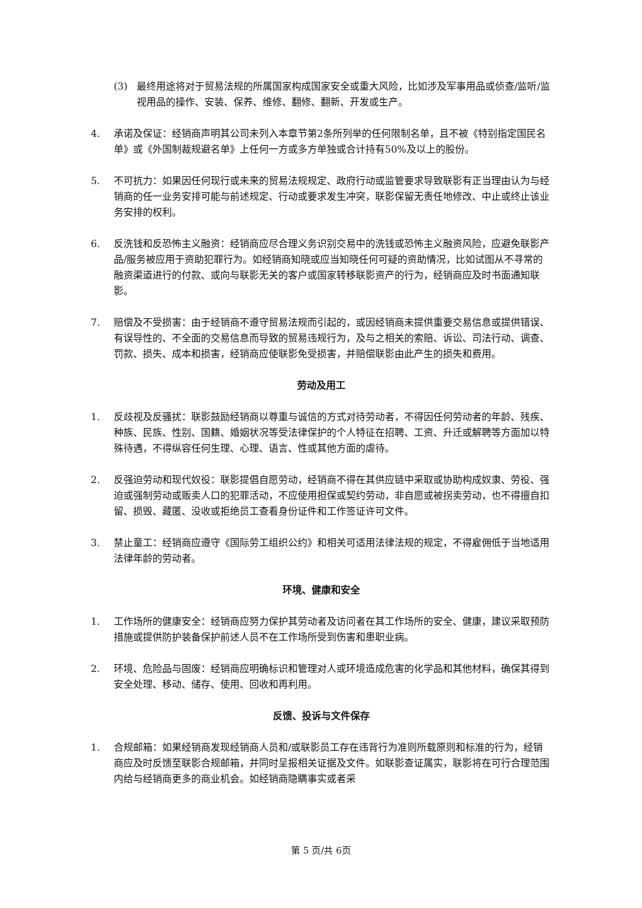(3) 最终用途将对于贸易法规的所属国家构成国家安全或重大风险，比如涉及军事用品或侦查/监听/监视用品的操作、安装、保养、维修、翻修、翻新、开发或生产。
4. 承诺及保证：经销商声明其公司未列入本章节第2条所列举的任何限制名单，且不被《特别指定国民名单》或《外国制裁规避名单》上任何一方或多方单独或合计持有50%及以上的股份。
5. 不可抗力：如果因任何现行或未来的贸易法规规定、政府行动或监管要求导致联影有正当理由认为与经销商的任一业务安排可能与前述规定、行动或要求发生冲突，联影保留无责任地修改、中止或终止该业务安排的权利。
6. 反洗钱和反恐怖主义融资：经销商应尽合理义务识别交易中的洗钱或恐怖主义融资风险，应避免联影产品/服务被应用于资助犯罪行为。如经销商知晓或应当知晓任何可疑的资助情况，比如试图从不寻常的融资渠道进行的付款、或向与联影无关的客户或国家转移联影资产的行为，经销商应及时书面通知联影。
7. 赔偿及不受损害：由于经销商不遵守贸易法规而引起的，或因经销商未提供重要交易信息或提供错误、有误导性的、不全面的交易信息而导致的贸易违规行为，及与之相关的索赔、诉讼、司法行动、调查、罚款、损失、成本和损害，经销商应使联影免受损害，并赔偿联影由此产生的损失和费用。
劳动及用工
1. 反歧视及反骚扰：联影鼓励经销商以尊重与诚信的方式对待劳动者，不得因任何劳动者的年龄、残疾、种族、民族、性别、国籍、婚姻状况等受法律保护的个人特征在招聘、工资、升迁或解聘等方面加以特殊待遇，不得纵容任何生理、心理、语言、性或其他方面的虐待。
2. 反强迫劳动和现代奴役：联影提倡自愿劳动，经销商不得在其供应链中采取或协助构成奴隶、劳役、强迫或强制劳动或贩卖人口的犯罪活动，不应使用担保或契约劳动，非自愿或被拐卖劳动，也不得擅自扣留、损毁、藏匿、没收或拒绝员工查看身份证件和工作签证许可文件。
3. 禁止童工：经销商应遵守《国际劳工组织公约》和相关可适用法律法规的规定，不得雇佣低于当地适用法律年龄的劳动者。
环境、健康和安全
1. 工作场所的健康安全：经销商应努力保护其劳动者及访问者在其工作场所的安全、健康，建议采取预防措施或提供防护装备保护前述人员不在工作场所受到伤害和患职业病。
2. 环境、危险品与固废：经销商应明确标识和管理对人或环境造成危害的化学品和其他材料，确保其得到安全处理、移动、储存、使用、回收和再利用。
反馈、投诉与文件保存
1. 合规邮箱：如果经销商发现经销商人员和/或联影员工存在违背行为准则所载原则和标准的行为，经销商应及时反馈至联影合规邮箱，并同时呈报相关证据及文件。如联影查证属实，联影将在可行合理范围内给与经销商更多的商业机会。如经销商隐瞒事实或者采
第 5 页/共 6页